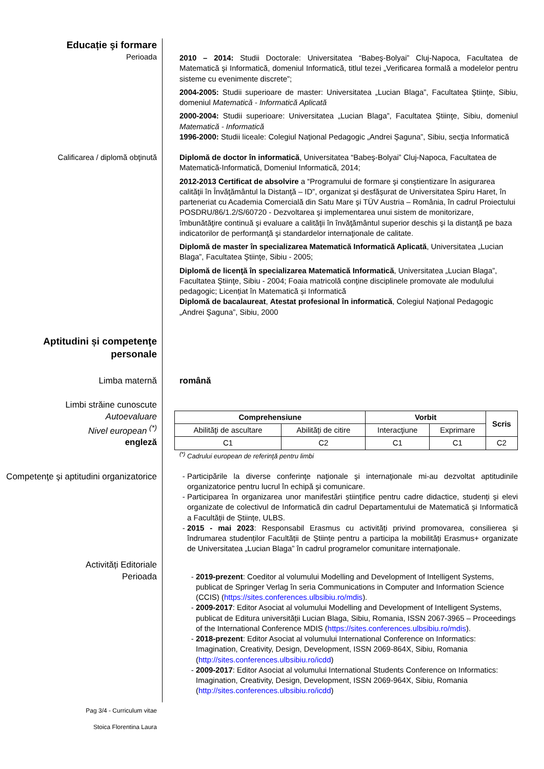Educație şi formare
Perioada
2010 – 2014: Studii Doctorale: Universitatea “Babeş-Bolyai” Cluj-Napoca, Facultatea de Matematică şi Informatică, domeniul Informatică, titlul tezei „Verificarea formală a modelelor pentru sisteme cu evenimente discrete”;
2004-2005: Studii superioare de master: Universitatea „Lucian Blaga”, Facultatea Ştiinţe, Sibiu, domeniul Matematică - Informatică Aplicată
2000-2004: Studii superioare: Universitatea „Lucian Blaga”, Facultatea Ştiinţe, Sibiu, domeniul Matematică - Informatică
1996-2000: Studii liceale: Colegiul Naţional Pedagogic „Andrei Şaguna”, Sibiu, secţia Informatică
Calificarea / diplomă obţinută Diplomă de doctor în informatică, Universitatea “Babeş-Bolyai” Cluj-Napoca, Facultatea de Matematică-Informatică, Domeniul Informatică, 2014;
2012-2013 Certificat de absolvire a “Programului de formare şi conştientizare în asigurarea calităţii în Învăţământul la Distanţă – ID”, organizat şi desfăşurat de Universitatea Spiru Haret, în parteneriat cu Academia Comercială din Satu Mare şi TÜV Austria – România, în cadrul Proiectului POSDRU/86/1.2/S/60720 - Dezvoltarea şi implementarea unui sistem de monitorizare, îmbunătăţire continuă şi evaluare a calităţii în învăţământul superior deschis şi la distanţă pe baza indicatorilor de performanţă şi standardelor internaţionale de calitate.
Diplomă de master în specializarea Matematică Informatică Aplicată, Universitatea „Lucian Blaga”, Facultatea Ştiinţe, Sibiu - 2005;
Diplomă de licenţă în specializarea Matematică Informatică, Universitatea „Lucian Blaga”, Facultatea Ştiinţe, Sibiu - 2004; Foaia matricolă conţine disciplinele promovate ale modulului pedagogic; Licențiat în Matematică și Informatică
Diplomă de bacalaureat, Atestat profesional în informatică, Colegiul Naţional Pedagogic „Andrei Şaguna”, Sibiu, 2000
Aptitudini și competenţe personale
Limba maternă română
Limbi străine cunoscute
Autoevaluare
Nivel european <sup>(*)</sup>
engleză
| Comprehensiune | | Vorbit | | Scris |
| --- | --- | --- | --- | --- |
| Abilităţi de ascultare | Abilități de citire | Interacţiune | Exprimare | |
| C1 | C2 | C1 | C1 | C2 |
<sup>(*)</sup> Cadrului european de referinţă pentru limbi
Competenţe şi aptitudini organizatorice
Participările la diverse conferinţe naţionale şi internaţionale mi-au dezvoltat aptitudinile organizatorice pentru lucrul în echipă şi comunicare.
Participarea în organizarea unor manifestări științifice pentru cadre didactice, studenți și elevi organizate de colectivul de Informatică din cadrul Departamentului de Matematică și Informatică a Facultății de Științe, ULBS.
2015 - mai 2023: Responsabil Erasmus cu activități privind promovarea, consilierea și îndrumarea studenților Facultății de Științe pentru a participa la mobilități Erasmus+ organizate de Universitatea „Lucian Blaga” în cadrul programelor comunitare internaționale.
Activități Editoriale
Perioada
2019-prezent: Coeditor al volumului Modelling and Development of Intelligent Systems, publicat de Springer Verlag în seria Communications in Computer and Information Science (CCIS) (https://sites.conferences.ulbsibiu.ro/mdis).
2009-2017: Editor Asociat al volumului Modelling and Development of Intelligent Systems, publicat de Editura universității Lucian Blaga, Sibiu, Romania, ISSN 2067-3965 – Proceedings of the International Conference MDIS (https://sites.conferences.ulbsibiu.ro/mdis).
2018-prezent: Editor Asociat al volumului International Conference on Informatics: Imagination, Creativity, Design, Development, ISSN 2069-864X, Sibiu, Romania (http://sites.conferences.ulbsibiu.ro/icdd)
2009-2017: Editor Asociat al volumului International Students Conference on Informatics: Imagination, Creativity, Design, Development, ISSN 2069-964X, Sibiu, Romania (http://sites.conferences.ulbsibiu.ro/icdd)
Pag 3/4 - Curriculum vitae
Stoica Florentina Laura